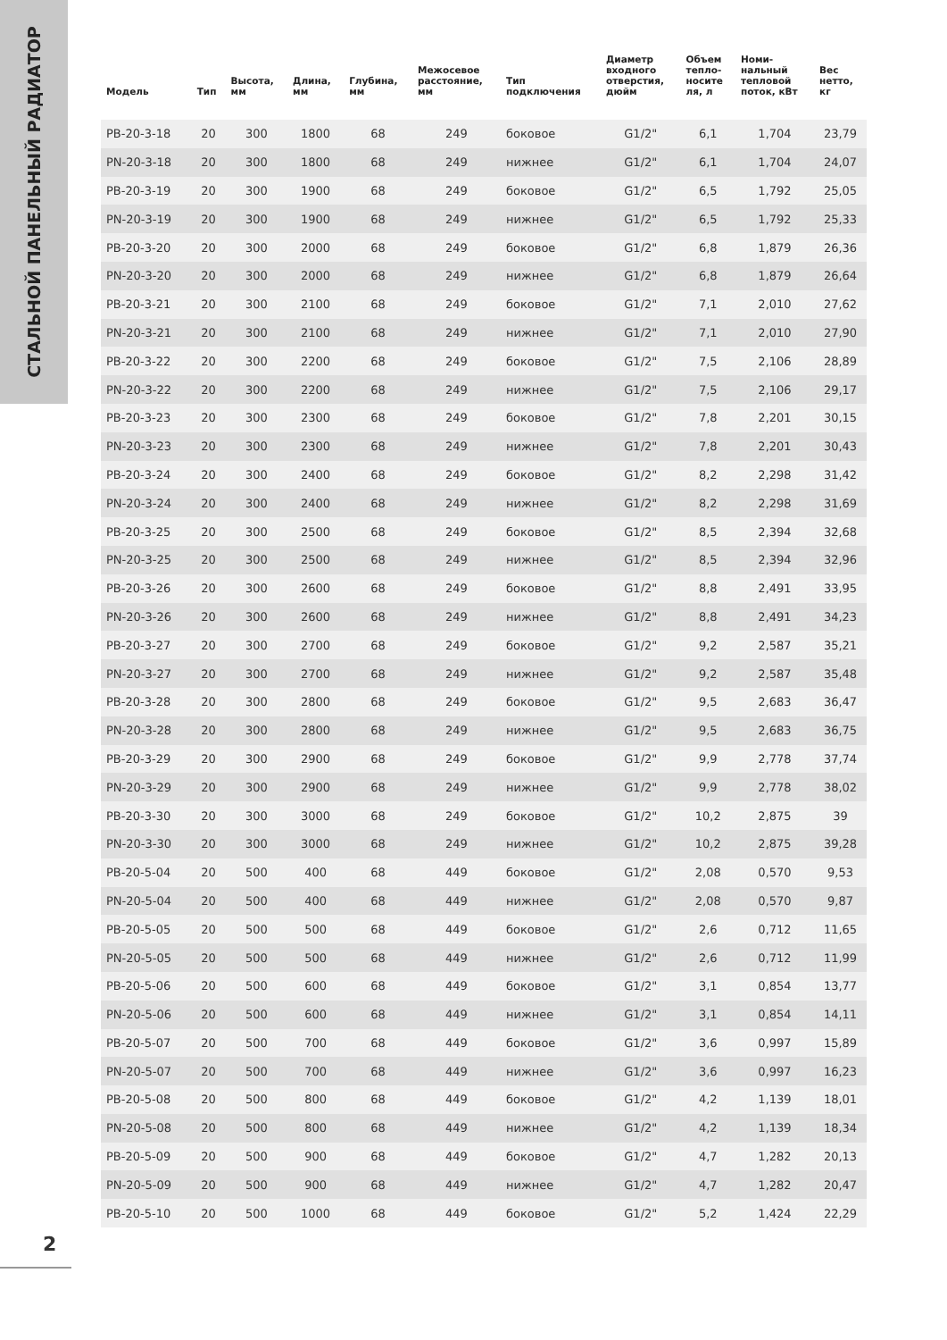СТАЛЬНОЙ ПАНЕЛЬНЫЙ РАДИАТОР
| Модель | Тип | Высота, мм | Длина, мм | Глубина, мм | Межосевое расстояние, мм | Тип подключения | Диаметр входного отверстия, дюйм | Объем тепло- носите ля, л | Номи- нальный тепловой поток, кВт | Вес нетто, кг |
| --- | --- | --- | --- | --- | --- | --- | --- | --- | --- | --- |
| PB-20-3-18 | 20 | 300 | 1800 | 68 | 249 | боковое | G1/2" | 6,1 | 1,704 | 23,79 |
| PN-20-3-18 | 20 | 300 | 1800 | 68 | 249 | нижнее | G1/2" | 6,1 | 1,704 | 24,07 |
| PB-20-3-19 | 20 | 300 | 1900 | 68 | 249 | боковое | G1/2" | 6,5 | 1,792 | 25,05 |
| PN-20-3-19 | 20 | 300 | 1900 | 68 | 249 | нижнее | G1/2" | 6,5 | 1,792 | 25,33 |
| PB-20-3-20 | 20 | 300 | 2000 | 68 | 249 | боковое | G1/2" | 6,8 | 1,879 | 26,36 |
| PN-20-3-20 | 20 | 300 | 2000 | 68 | 249 | нижнее | G1/2" | 6,8 | 1,879 | 26,64 |
| PB-20-3-21 | 20 | 300 | 2100 | 68 | 249 | боковое | G1/2" | 7,1 | 2,010 | 27,62 |
| PN-20-3-21 | 20 | 300 | 2100 | 68 | 249 | нижнее | G1/2" | 7,1 | 2,010 | 27,90 |
| PB-20-3-22 | 20 | 300 | 2200 | 68 | 249 | боковое | G1/2" | 7,5 | 2,106 | 28,89 |
| PN-20-3-22 | 20 | 300 | 2200 | 68 | 249 | нижнее | G1/2" | 7,5 | 2,106 | 29,17 |
| PB-20-3-23 | 20 | 300 | 2300 | 68 | 249 | боковое | G1/2" | 7,8 | 2,201 | 30,15 |
| PN-20-3-23 | 20 | 300 | 2300 | 68 | 249 | нижнее | G1/2" | 7,8 | 2,201 | 30,43 |
| PB-20-3-24 | 20 | 300 | 2400 | 68 | 249 | боковое | G1/2" | 8,2 | 2,298 | 31,42 |
| PN-20-3-24 | 20 | 300 | 2400 | 68 | 249 | нижнее | G1/2" | 8,2 | 2,298 | 31,69 |
| PB-20-3-25 | 20 | 300 | 2500 | 68 | 249 | боковое | G1/2" | 8,5 | 2,394 | 32,68 |
| PN-20-3-25 | 20 | 300 | 2500 | 68 | 249 | нижнее | G1/2" | 8,5 | 2,394 | 32,96 |
| PB-20-3-26 | 20 | 300 | 2600 | 68 | 249 | боковое | G1/2" | 8,8 | 2,491 | 33,95 |
| PN-20-3-26 | 20 | 300 | 2600 | 68 | 249 | нижнее | G1/2" | 8,8 | 2,491 | 34,23 |
| PB-20-3-27 | 20 | 300 | 2700 | 68 | 249 | боковое | G1/2" | 9,2 | 2,587 | 35,21 |
| PN-20-3-27 | 20 | 300 | 2700 | 68 | 249 | нижнее | G1/2" | 9,2 | 2,587 | 35,48 |
| PB-20-3-28 | 20 | 300 | 2800 | 68 | 249 | боковое | G1/2" | 9,5 | 2,683 | 36,47 |
| PN-20-3-28 | 20 | 300 | 2800 | 68 | 249 | нижнее | G1/2" | 9,5 | 2,683 | 36,75 |
| PB-20-3-29 | 20 | 300 | 2900 | 68 | 249 | боковое | G1/2" | 9,9 | 2,778 | 37,74 |
| PN-20-3-29 | 20 | 300 | 2900 | 68 | 249 | нижнее | G1/2" | 9,9 | 2,778 | 38,02 |
| PB-20-3-30 | 20 | 300 | 3000 | 68 | 249 | боковое | G1/2" | 10,2 | 2,875 | 39 |
| PN-20-3-30 | 20 | 300 | 3000 | 68 | 249 | нижнее | G1/2" | 10,2 | 2,875 | 39,28 |
| PB-20-5-04 | 20 | 500 | 400 | 68 | 449 | боковое | G1/2" | 2,08 | 0,570 | 9,53 |
| PN-20-5-04 | 20 | 500 | 400 | 68 | 449 | нижнее | G1/2" | 2,08 | 0,570 | 9,87 |
| PB-20-5-05 | 20 | 500 | 500 | 68 | 449 | боковое | G1/2" | 2,6 | 0,712 | 11,65 |
| PN-20-5-05 | 20 | 500 | 500 | 68 | 449 | нижнее | G1/2" | 2,6 | 0,712 | 11,99 |
| PB-20-5-06 | 20 | 500 | 600 | 68 | 449 | боковое | G1/2" | 3,1 | 0,854 | 13,77 |
| PN-20-5-06 | 20 | 500 | 600 | 68 | 449 | нижнее | G1/2" | 3,1 | 0,854 | 14,11 |
| PB-20-5-07 | 20 | 500 | 700 | 68 | 449 | боковое | G1/2" | 3,6 | 0,997 | 15,89 |
| PN-20-5-07 | 20 | 500 | 700 | 68 | 449 | нижнее | G1/2" | 3,6 | 0,997 | 16,23 |
| PB-20-5-08 | 20 | 500 | 800 | 68 | 449 | боковое | G1/2" | 4,2 | 1,139 | 18,01 |
| PN-20-5-08 | 20 | 500 | 800 | 68 | 449 | нижнее | G1/2" | 4,2 | 1,139 | 18,34 |
| PB-20-5-09 | 20 | 500 | 900 | 68 | 449 | боковое | G1/2" | 4,7 | 1,282 | 20,13 |
| PN-20-5-09 | 20 | 500 | 900 | 68 | 449 | нижнее | G1/2" | 4,7 | 1,282 | 20,47 |
| PB-20-5-10 | 20 | 500 | 1000 | 68 | 449 | боковое | G1/2" | 5,2 | 1,424 | 22,29 |
2